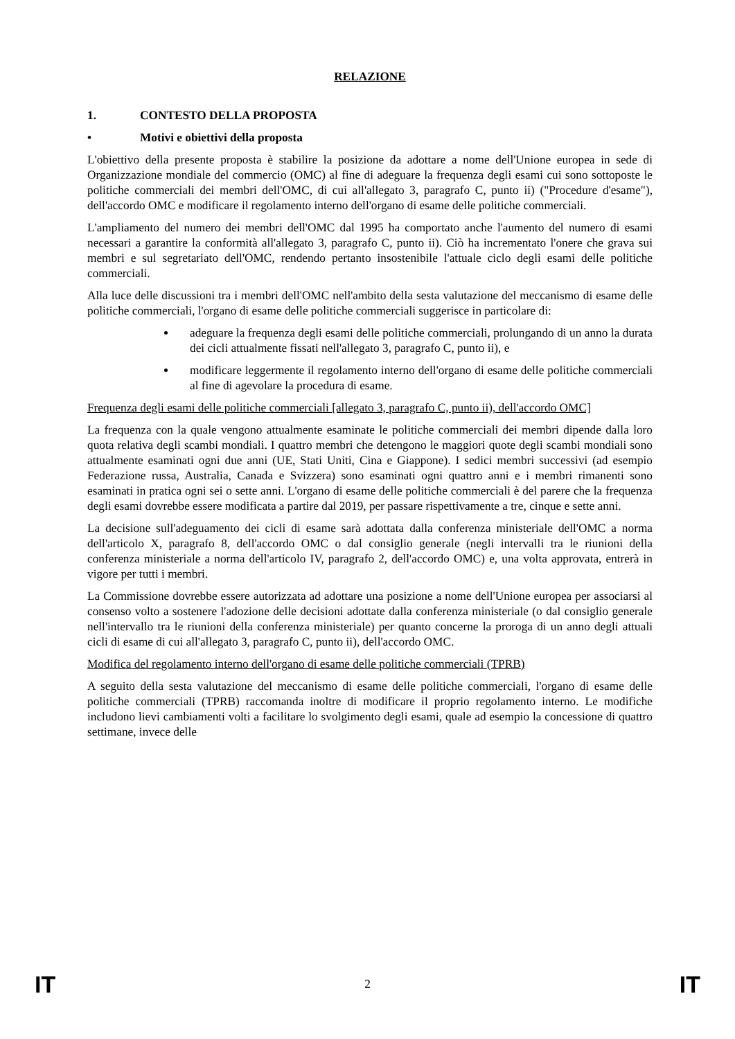RELAZIONE
1. CONTESTO DELLA PROPOSTA
• Motivi e obiettivi della proposta
L'obiettivo della presente proposta è stabilire la posizione da adottare a nome dell'Unione europea in sede di Organizzazione mondiale del commercio (OMC) al fine di adeguare la frequenza degli esami cui sono sottoposte le politiche commerciali dei membri dell'OMC, di cui all'allegato 3, paragrafo C, punto ii) ("Procedure d'esame"), dell'accordo OMC e modificare il regolamento interno dell'organo di esame delle politiche commerciali.
L'ampliamento del numero dei membri dell'OMC dal 1995 ha comportato anche l'aumento del numero di esami necessari a garantire la conformità all'allegato 3, paragrafo C, punto ii). Ciò ha incrementato l'onere che grava sui membri e sul segretariato dell'OMC, rendendo pertanto insostenibile l'attuale ciclo degli esami delle politiche commerciali.
Alla luce delle discussioni tra i membri dell'OMC nell'ambito della sesta valutazione del meccanismo di esame delle politiche commerciali, l'organo di esame delle politiche commerciali suggerisce in particolare di:
adeguare la frequenza degli esami delle politiche commerciali, prolungando di un anno la durata dei cicli attualmente fissati nell'allegato 3, paragrafo C, punto ii), e
modificare leggermente il regolamento interno dell'organo di esame delle politiche commerciali al fine di agevolare la procedura di esame.
Frequenza degli esami delle politiche commerciali [allegato 3, paragrafo C, punto ii), dell'accordo OMC]
La frequenza con la quale vengono attualmente esaminate le politiche commerciali dei membri dipende dalla loro quota relativa degli scambi mondiali. I quattro membri che detengono le maggiori quote degli scambi mondiali sono attualmente esaminati ogni due anni (UE, Stati Uniti, Cina e Giappone). I sedici membri successivi (ad esempio Federazione russa, Australia, Canada e Svizzera) sono esaminati ogni quattro anni e i membri rimanenti sono esaminati in pratica ogni sei o sette anni. L'organo di esame delle politiche commerciali è del parere che la frequenza degli esami dovrebbe essere modificata a partire dal 2019, per passare rispettivamente a tre, cinque e sette anni.
La decisione sull'adeguamento dei cicli di esame sarà adottata dalla conferenza ministeriale dell'OMC a norma dell'articolo X, paragrafo 8, dell'accordo OMC o dal consiglio generale (negli intervalli tra le riunioni della conferenza ministeriale a norma dell'articolo IV, paragrafo 2, dell'accordo OMC) e, una volta approvata, entrerà in vigore per tutti i membri.
La Commissione dovrebbe essere autorizzata ad adottare una posizione a nome dell'Unione europea per associarsi al consenso volto a sostenere l'adozione delle decisioni adottate dalla conferenza ministeriale (o dal consiglio generale nell'intervallo tra le riunioni della conferenza ministeriale) per quanto concerne la proroga di un anno degli attuali cicli di esame di cui all'allegato 3, paragrafo C, punto ii), dell'accordo OMC.
Modifica del regolamento interno dell'organo di esame delle politiche commerciali (TPRB)
A seguito della sesta valutazione del meccanismo di esame delle politiche commerciali, l'organo di esame delle politiche commerciali (TPRB) raccomanda inoltre di modificare il proprio regolamento interno. Le modifiche includono lievi cambiamenti volti a facilitare lo svolgimento degli esami, quale ad esempio la concessione di quattro settimane, invece delle
IT 2 IT